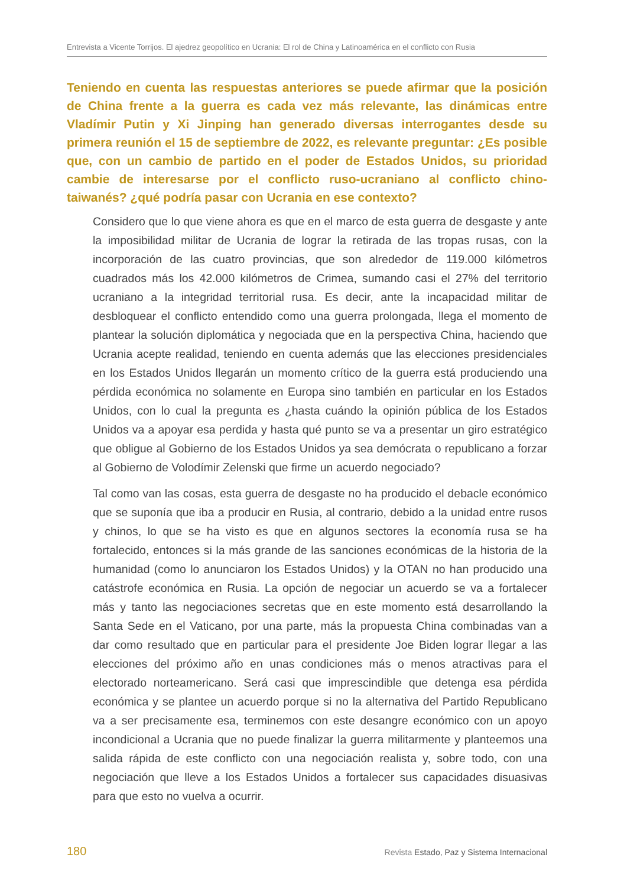Entrevista a Vicente Torrijos. El ajedrez geopolítico en Ucrania: El rol de China y Latinoamérica en el conflicto con Rusia
Teniendo en cuenta las respuestas anteriores se puede afirmar que la posición de China frente a la guerra es cada vez más relevante, las dinámicas entre Vladímir Putin y Xi Jinping han generado diversas interrogantes desde su primera reunión el 15 de septiembre de 2022, es relevante preguntar: ¿Es posible que, con un cambio de partido en el poder de Estados Unidos, su prioridad cambie de interesarse por el conflicto ruso-ucraniano al conflicto chino-taiwanés? ¿qué podría pasar con Ucrania en ese contexto?
Considero que lo que viene ahora es que en el marco de esta guerra de desgaste y ante la imposibilidad militar de Ucrania de lograr la retirada de las tropas rusas, con la incorporación de las cuatro provincias, que son alrededor de 119.000 kilómetros cuadrados más los 42.000 kilómetros de Crimea, sumando casi el 27% del territorio ucraniano a la integridad territorial rusa. Es decir, ante la incapacidad militar de desbloquear el conflicto entendido como una guerra prolongada, llega el momento de plantear la solución diplomática y negociada que en la perspectiva China, haciendo que Ucrania acepte realidad, teniendo en cuenta además que las elecciones presidenciales en los Estados Unidos llegarán un momento crítico de la guerra está produciendo una pérdida económica no solamente en Europa sino también en particular en los Estados Unidos, con lo cual la pregunta es ¿hasta cuándo la opinión pública de los Estados Unidos va a apoyar esa perdida y hasta qué punto se va a presentar un giro estratégico que obligue al Gobierno de los Estados Unidos ya sea demócrata o republicano a forzar al Gobierno de Volodímir Zelenski que firme un acuerdo negociado?
Tal como van las cosas, esta guerra de desgaste no ha producido el debacle económico que se suponía que iba a producir en Rusia, al contrario, debido a la unidad entre rusos y chinos, lo que se ha visto es que en algunos sectores la economía rusa se ha fortalecido, entonces si la más grande de las sanciones económicas de la historia de la humanidad (como lo anunciaron los Estados Unidos) y la OTAN no han producido una catástrofe económica en Rusia. La opción de negociar un acuerdo se va a fortalecer más y tanto las negociaciones secretas que en este momento está desarrollando la Santa Sede en el Vaticano, por una parte, más la propuesta China combinadas van a dar como resultado que en particular para el presidente Joe Biden lograr llegar a las elecciones del próximo año en unas condiciones más o menos atractivas para el electorado norteamericano. Será casi que imprescindible que detenga esa pérdida económica y se plantee un acuerdo porque si no la alternativa del Partido Republicano va a ser precisamente esa, terminemos con este desangre económico con un apoyo incondicional a Ucrania que no puede finalizar la guerra militarmente y planteemos una salida rápida de este conflicto con una negociación realista y, sobre todo, con una negociación que lleve a los Estados Unidos a fortalecer sus capacidades disuasivas para que esto no vuelva a ocurrir.
180 Revista Estado, Paz y Sistema Internacional